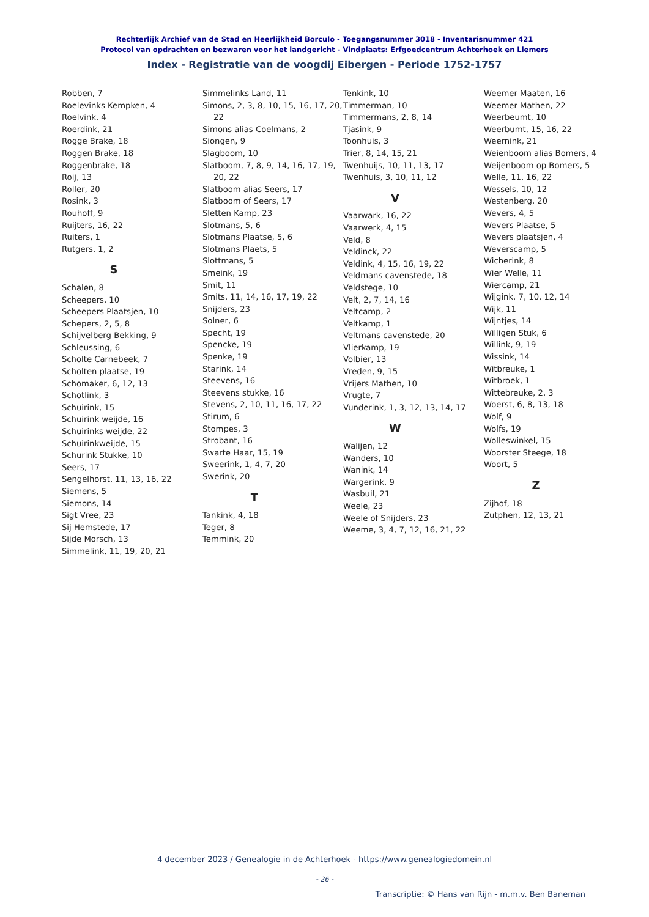Rechterlijk Archief van de Stad en Heerlijkheid Borculo - Toegangsnummer 3018 - Inventarisnummer 421
Protocol van opdrachten en bezwaren voor het landgericht - Vindplaats: Erfgoedcentrum Achterhoek en Liemers
Index - Registratie van de voogdij Eibergen - Periode 1752-1757
Robben, 7
Roelevinks Kempken, 4
Roelvink, 4
Roerdink, 21
Rogge Brake, 18
Roggen Brake, 18
Roggenbrake, 18
Roij, 13
Roller, 20
Rosink, 3
Rouhoff, 9
Ruijters, 16, 22
Ruiters, 1
Rutgers, 1, 2
S
Schalen, 8
Scheepers, 10
Scheepers Plaatsjen, 10
Schepers, 2, 5, 8
Schijvelberg Bekking, 9
Schleussing, 6
Scholte Carnebeek, 7
Scholten plaatse, 19
Schomaker, 6, 12, 13
Schotlink, 3
Schuirink, 15
Schuirink weijde, 16
Schuirinks weijde, 22
Schuirinkweijde, 15
Schurink Stukke, 10
Seers, 17
Sengelhorst, 11, 13, 16, 22
Siemens, 5
Siemons, 14
Sigt Vree, 23
Sij Hemstede, 17
Sijde Morsch, 13
Simmelink, 11, 19, 20, 21
Simmelinks Land, 11
Simons, 2, 3, 8, 10, 15, 16, 17, 20, 22
Simons alias Coelmans, 2
Siongen, 9
Slagboom, 10
Slatboom, 7, 8, 9, 14, 16, 17, 19, 20, 22
Slatboom alias Seers, 17
Slatboom of Seers, 17
Sletten Kamp, 23
Slotmans, 5, 6
Slotmans Plaatse, 5, 6
Slotmans Plaets, 5
Slottmans, 5
Smeink, 19
Smit, 11
Smits, 11, 14, 16, 17, 19, 22
Snijders, 23
Solner, 6
Specht, 19
Spencke, 19
Spenke, 19
Starink, 14
Steevens, 16
Steevens stukke, 16
Stevens, 2, 10, 11, 16, 17, 22
Stirum, 6
Stompes, 3
Strobant, 16
Swarte Haar, 15, 19
Sweerink, 1, 4, 7, 20
Swerink, 20
T
Tankink, 4, 18
Teger, 8
Temmink, 20
Tenkink, 10
Timmerman, 10
Timmermans, 2, 8, 14
Tjasink, 9
Toonhuis, 3
Trier, 8, 14, 15, 21
Twenhuijs, 10, 11, 13, 17
Twenhuis, 3, 10, 11, 12
V
Vaarwark, 16, 22
Vaarwerk, 4, 15
Veld, 8
Veldinck, 22
Veldink, 4, 15, 16, 19, 22
Veldmans cavenstede, 18
Veldstege, 10
Velt, 2, 7, 14, 16
Veltcamp, 2
Veltkamp, 1
Veltmans cavenstede, 20
Vlierkamp, 19
Volbier, 13
Vreden, 9, 15
Vrijers Mathen, 10
Vrugte, 7
Vunderink, 1, 3, 12, 13, 14, 17
W
Walijen, 12
Wanders, 10
Wanink, 14
Wargerink, 9
Wasbuil, 21
Weele, 23
Weele of Snijders, 23
Weeme, 3, 4, 7, 12, 16, 21, 22
Weemer Maaten, 16
Weemer Mathen, 22
Weerbeumt, 10
Weerbumt, 15, 16, 22
Weernink, 21
Weienboom alias Bomers, 4
Weijenboom op Bomers, 5
Welle, 11, 16, 22
Wessels, 10, 12
Westenberg, 20
Wevers, 4, 5
Wevers Plaatse, 5
Wevers plaatsjen, 4
Weverscamp, 5
Wicherink, 8
Wier Welle, 11
Wiercamp, 21
Wijgink, 7, 10, 12, 14
Wijk, 11
Wijntjes, 14
Willigen Stuk, 6
Willink, 9, 19
Wissink, 14
Witbreuke, 1
Witbroek, 1
Wittebreuke, 2, 3
Woerst, 6, 8, 13, 18
Wolf, 9
Wolfs, 19
Wolleswinkel, 15
Woorster Steege, 18
Woort, 5
Z
Zijhof, 18
Zutphen, 12, 13, 21
4 december 2023 / Genealogie in de Achterhoek - https://www.genealogiedomein.nl
- 26 -
Transcriptie: © Hans van Rijn - m.m.v. Ben Baneman